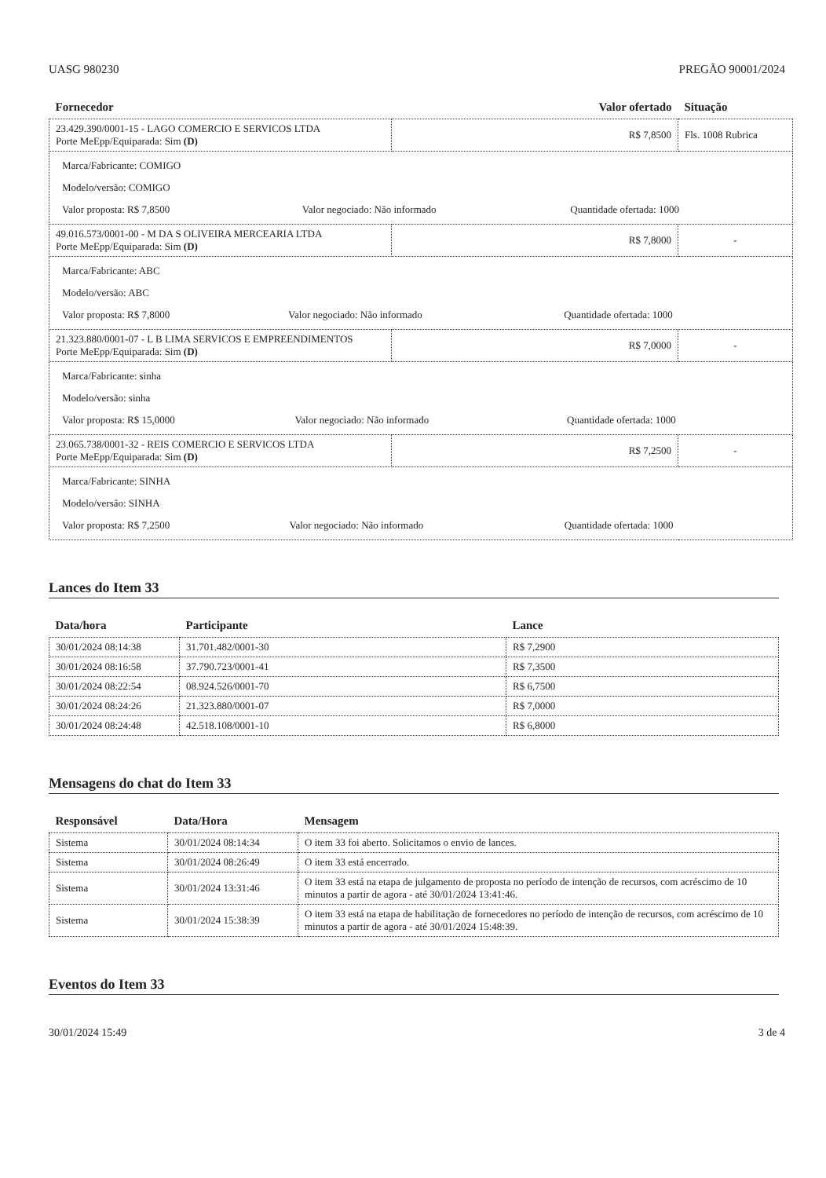UASG 980230 PREGÃO 90001/2024
| Fornecedor | Valor ofertado | Situação |
| --- | --- | --- |
| 23.429.390/0001-15 - LAGO COMERCIO E SERVICOS LTDA Porte MeEpp/Equiparada: Sim (D) | R$ 7,8500 | Fls. 1008 Rubrica |
| / Marca/Fabricante: COMIGO / / / / Modelo/versão: COMIGO / / / / Valor proposta: R$ 7,8500 / Valor negociado: Não informado / Quantidade ofertada: 1000 / | | |
| 49.016.573/0001-00 - M DA S OLIVEIRA MERCEARIA LTDA Porte MeEpp/Equiparada: Sim (D) | R$ 7,8000 | - |
| / Marca/Fabricante: ABC / / / / Modelo/versão: ABC / / / / Valor proposta: R$ 7,8000 / Valor negociado: Não informado / Quantidade ofertada: 1000 / | | |
| 21.323.880/0001-07 - L B LIMA SERVICOS E EMPREENDIMENTOS Porte MeEpp/Equiparada: Sim (D) | R$ 7,0000 | - |
| / Marca/Fabricante: sinha / / / / Modelo/versão: sinha / / / / Valor proposta: R$ 15,0000 / Valor negociado: Não informado / Quantidade ofertada: 1000 / | | |
| 23.065.738/0001-32 - REIS COMERCIO E SERVICOS LTDA Porte MeEpp/Equiparada: Sim (D) | R$ 7,2500 | - |
| / Marca/Fabricante: SINHA / / / / Modelo/versão: SINHA / / / / Valor proposta: R$ 7,2500 / Valor negociado: Não informado / Quantidade ofertada: 1000 / | | |
Lances do Item 33
| Data/hora | Participante | Lance |
| --- | --- | --- |
| 30/01/2024 08:14:38 | 31.701.482/0001-30 | R$ 7,2900 |
| 30/01/2024 08:16:58 | 37.790.723/0001-41 | R$ 7,3500 |
| 30/01/2024 08:22:54 | 08.924.526/0001-70 | R$ 6,7500 |
| 30/01/2024 08:24:26 | 21.323.880/0001-07 | R$ 7,0000 |
| 30/01/2024 08:24:48 | 42.518.108/0001-10 | R$ 6,8000 |
Mensagens do chat do Item 33
| Responsável | Data/Hora | Mensagem |
| --- | --- | --- |
| Sistema | 30/01/2024 08:14:34 | O item 33 foi aberto. Solicitamos o envio de lances. |
| Sistema | 30/01/2024 08:26:49 | O item 33 está encerrado. |
| Sistema | 30/01/2024 13:31:46 | O item 33 está na etapa de julgamento de proposta no período de intenção de recursos, com acréscimo de 10 minutos a partir de agora - até 30/01/2024 13:41:46. |
| Sistema | 30/01/2024 15:38:39 | O item 33 está na etapa de habilitação de fornecedores no período de intenção de recursos, com acréscimo de 10 minutos a partir de agora - até 30/01/2024 15:48:39. |
Eventos do Item 33
30/01/2024 15:49 3 de 4